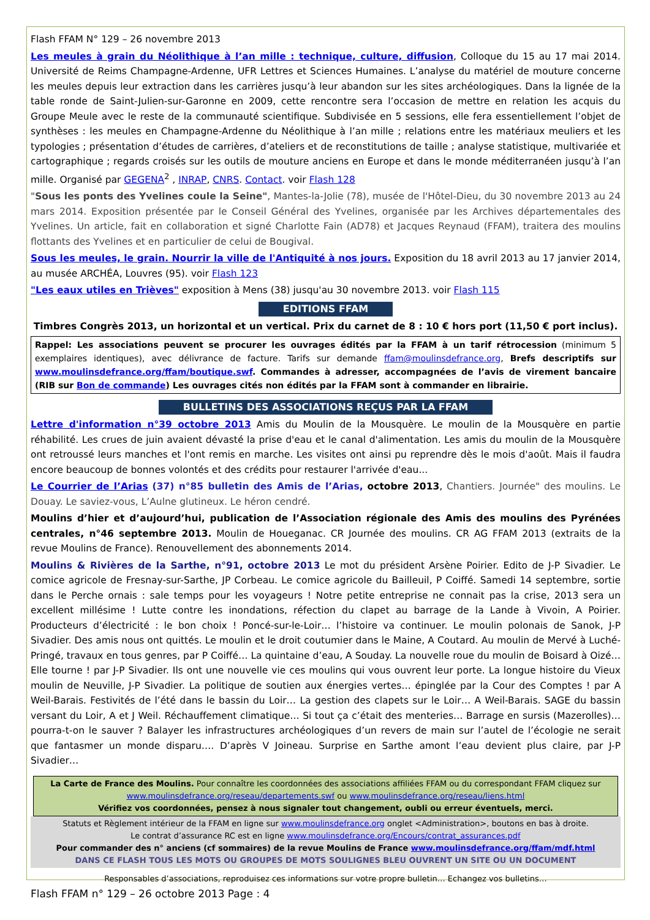Flash FFAM N° 129 – 26 novembre 2013
Les meules à grain du Néolithique à l’an mille : technique, culture, diffusion, Colloque du 15 au 17 mai 2014. Université de Reims Champagne-Ardenne, UFR Lettres et Sciences Humaines. L’analyse du matériel de mouture concerne les meules depuis leur extraction dans les carrières jusqu’à leur abandon sur les sites archéologiques. Dans la lignée de la table ronde de Saint-Julien-sur-Garonne en 2009, cette rencontre sera l’occasion de mettre en relation les acquis du Groupe Meule avec le reste de la communauté scientifique. Subdivisée en 5 sessions, elle fera essentiellement l’objet de synthèses : les meules en Champagne-Ardenne du Néolithique à l’an mille ; relations entre les matériaux meuliers et les typologies ; présentation d’études de carrières, d’ateliers et de reconstitutions de taille ; analyse statistique, multivariée et cartographique ; regards croisés sur les outils de mouture anciens en Europe et dans le monde méditerranéen jusqu’à l’an mille. Organisé par GEGENA<sup>2</sup> , INRAP, CNRS. Contact. voir Flash 128
"Sous les ponts des Yvelines coule la Seine", Mantes-la-Jolie (78), musée de l'Hôtel-Dieu, du 30 novembre 2013 au 24 mars 2014. Exposition présentée par le Conseil Général des Yvelines, organisée par les Archives départementales des Yvelines. Un article, fait en collaboration et signé Charlotte Fain (AD78) et Jacques Reynaud (FFAM), traitera des moulins flottants des Yvelines et en particulier de celui de Bougival.
Sous les meules, le grain. Nourrir la ville de l'Antiquité à nos jours. Exposition du 18 avril 2013 au 17 janvier 2014, au musée ARCHÉA, Louvres (95). voir Flash 123
"Les eaux utiles en Trièves" exposition à Mens (38) jusqu'au 30 novembre 2013. voir Flash 115
EDITIONS FFAM
Timbres Congrès 2013, un horizontal et un vertical. Prix du carnet de 8 : 10 € hors port (11,50 € port inclus).
Rappel: Les associations peuvent se procurer les ouvrages édités par la FFAM à un tarif rétrocession (minimum 5 exemplaires identiques), avec délivrance de facture. Tarifs sur demande ffam@moulinsdefrance.org, Brefs descriptifs sur www.moulinsdefrance.org/ffam/boutique.swf. Commandes à adresser, accompagnées de l’avis de virement bancaire (RIB sur Bon de commande) Les ouvrages cités non édités par la FFAM sont à commander en librairie.
BULLETINS DES ASSOCIATIONS REÇUS PAR LA FFAM
Lettre d'information n°39 octobre 2013 Amis du Moulin de la Mousquère. Le moulin de la Mousquère en partie réhabilité. Les crues de juin avaient dévasté la prise d'eau et le canal d'alimentation. Les amis du moulin de la Mousquère ont retroussé leurs manches et l'ont remis en marche. Les visites ont ainsi pu reprendre dès le mois d'août. Mais il faudra encore beaucoup de bonnes volontés et des crédits pour restaurer l'arrivée d'eau...
Le Courrier de l’Arias (37) n°85 bulletin des Amis de l’Arias, octobre 2013, Chantiers. Journée" des moulins. Le Douay. Le saviez-vous, L’Aulne glutineux. Le héron cendré.
Moulins d’hier et d’aujourd’hui, publication de l’Association régionale des Amis des moulins des Pyrénées centrales, n°46 septembre 2013. Moulin de Houeganac. CR Journée des moulins. CR AG FFAM 2013 (extraits de la revue Moulins de France). Renouvellement des abonnements 2014.
Moulins & Rivières de la Sarthe, n°91, octobre 2013 Le mot du président Arsène Poirier. Edito de J-P Sivadier. Le comice agricole de Fresnay-sur-Sarthe, JP Corbeau. Le comice agricole du Bailleuil, P Coiffé. Samedi 14 septembre, sortie dans le Perche ornais : sale temps pour les voyageurs ! Notre petite entreprise ne connait pas la crise, 2013 sera un excellent millésime ! Lutte contre les inondations, réfection du clapet au barrage de la Lande à Vivoin, A Poirier. Producteurs d’électricité : le bon choix ! Poncé-sur-le-Loir… l’histoire va continuer. Le moulin polonais de Sanok, J-P Sivadier. Des amis nous ont quittés. Le moulin et le droit coutumier dans le Maine, A Coutard. Au moulin de Mervé à Luché-Pringé, travaux en tous genres, par P Coiffé… La quintaine d’eau, A Souday. La nouvelle roue du moulin de Boisard à Oizé… Elle tourne ! par J-P Sivadier. Ils ont une nouvelle vie ces moulins qui vous ouvrent leur porte. La longue histoire du Vieux moulin de Neuville, J-P Sivadier. La politique de soutien aux énergies vertes… épinglée par la Cour des Comptes ! par A Weil-Barais. Festivités de l’été dans le bassin du Loir… La gestion des clapets sur le Loir… A Weil-Barais. SAGE du bassin versant du Loir, A et J Weil. Réchauffement climatique… Si tout ça c’était des menteries… Barrage en sursis (Mazerolles)… pourra-t-on le sauver ? Balayer les infrastructures archéologiques d’un revers de main sur l’autel de l’écologie ne serait que fantasmer un monde disparu…. D’après V Joineau. Surprise en Sarthe amont l’eau devient plus claire, par J-P Sivadier…
La Carte de France des Moulins. Pour connaître les coordonnées des associations affiliées FFAM ou du correspondant FFAM cliquez sur
www.moulinsdefrance.org/reseau/departements.swf ou www.moulinsdefrance.org/reseau/liens.html
Vérifiez vos coordonnées, pensez à nous signaler tout changement, oubli ou erreur éventuels, merci.
Statuts et Règlement intérieur de la FFAM en ligne sur www.moulinsdefrance.org onglet <Administration>, boutons en bas à droite.
Le contrat d’assurance RC est en ligne www.moulinsdefrance.org/Encours/contrat_assurances.pdf
Pour commander des n° anciens (cf sommaires) de la revue Moulins de France www.moulinsdefrance.org/ffam/mdf.html
DANS CE FLASH TOUS LES MOTS OU GROUPES DE MOTS SOULIGNES BLEU OUVRENT UN SITE OU UN DOCUMENT
Responsables d’associations, reproduisez ces informations sur votre propre bulletin… Echangez vos bulletins…
Flash FFAM n° 129 – 26 octobre 2013 Page : 4